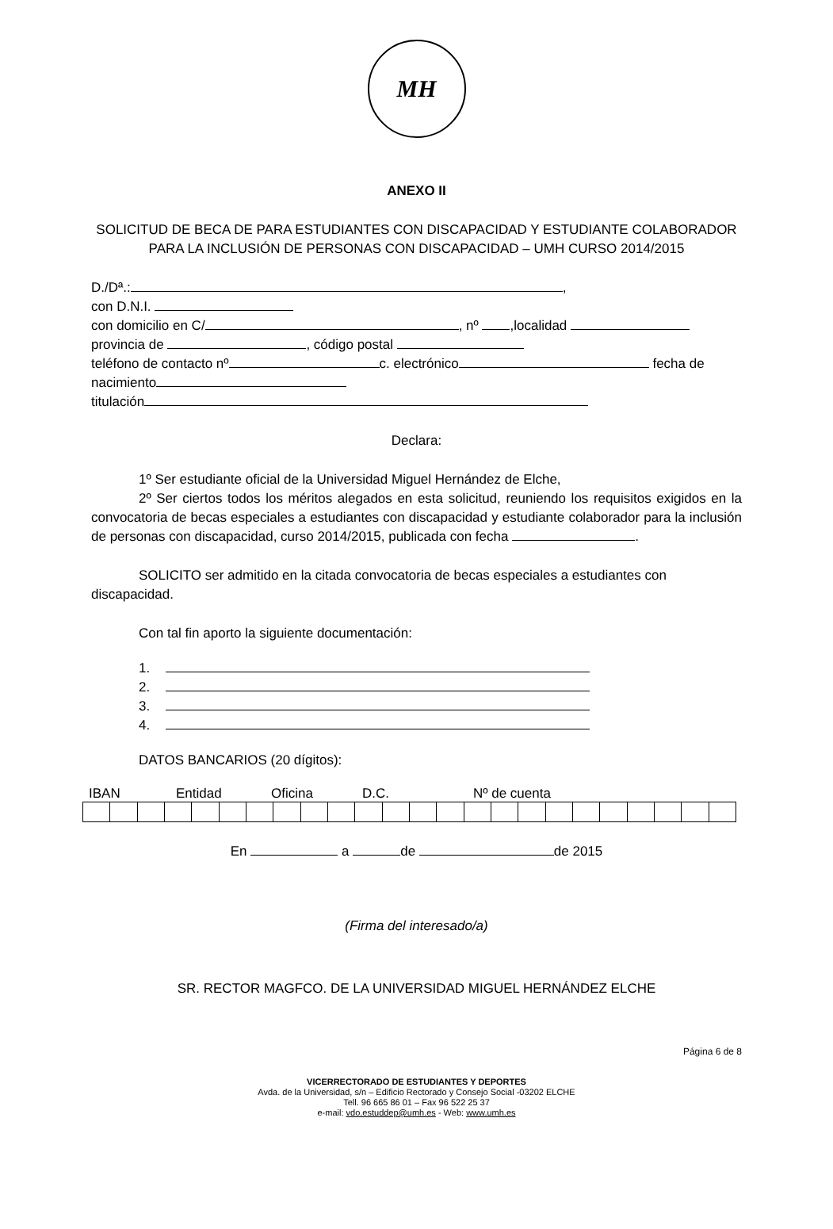MH
ANEXO II
SOLICITUD DE BECA DE PARA ESTUDIANTES CON DISCAPACIDAD Y ESTUDIANTE COLABORADOR PARA LA INCLUSIÓN DE PERSONAS CON DISCAPACIDAD – UMH CURSO 2014/2015
D./Dª.: ,
con D.N.I.
con domicilio en C/ , nº ,localidad
provincia de , código postal
teléfono de contacto nº c. electrónico fecha de nacimiento
titulación
Declara:
1º Ser estudiante oficial de la Universidad Miguel Hernández de Elche,
2º Ser ciertos todos los méritos alegados en esta solicitud, reuniendo los requisitos exigidos en la convocatoria de becas especiales a estudiantes con discapacidad y estudiante colaborador para la inclusión de personas con discapacidad, curso 2014/2015, publicada con fecha .
SOLICITO ser admitido en la citada convocatoria de becas especiales a estudiantes con discapacidad.
Con tal fin aporto la siguiente documentación:
1.
2.
3.
4.
DATOS BANCARIOS (20 dígitos):
IBAN Entidad Oficina D.C. Nº de cuenta
En a de de 2015
(Firma del interesado/a)
SR. RECTOR MAGFCO. DE LA UNIVERSIDAD MIGUEL HERNÁNDEZ ELCHE
Página 6 de 8
VICERRECTORADO DE ESTUDIANTES Y DEPORTES
Avda. de la Universidad, s/n – Edificio Rectorado y Consejo Social -03202 ELCHE
Tell. 96 665 86 01 – Fax 96 522 25 37
e-mail: vdo.estuddep@umh.es - Web: www.umh.es